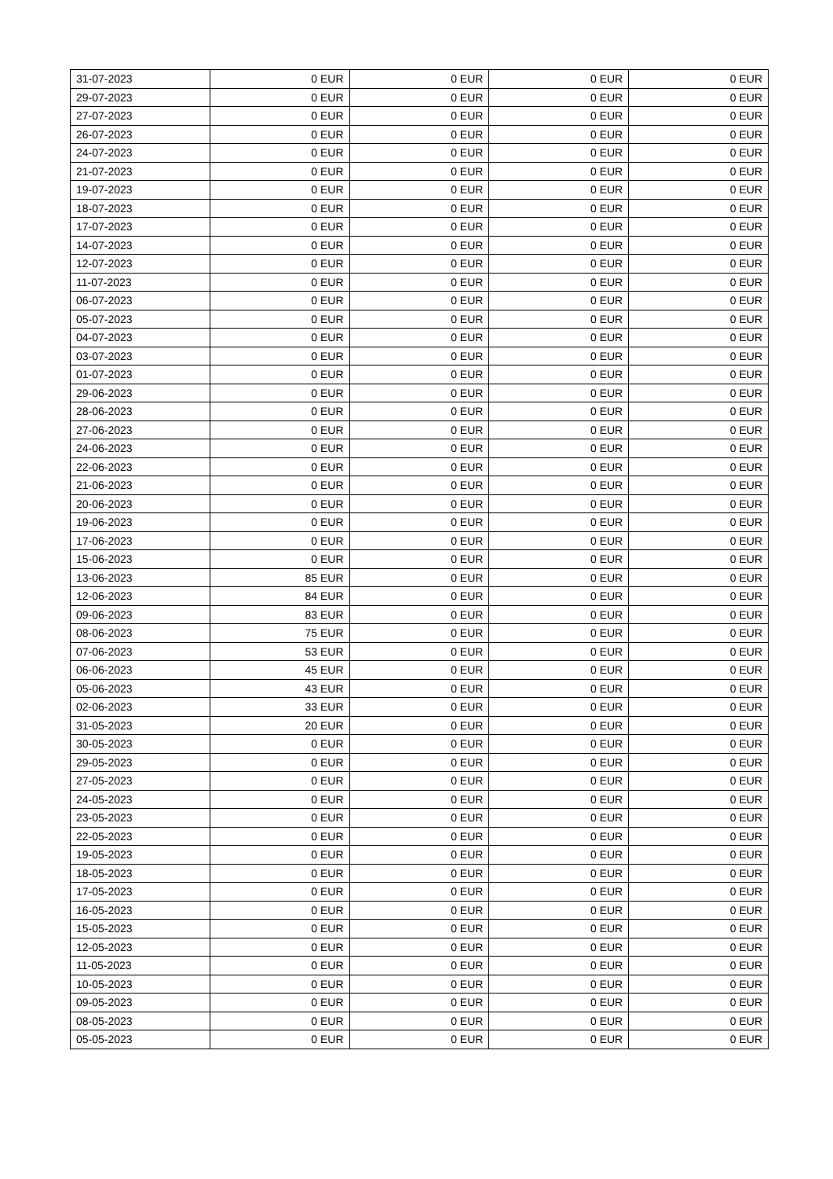| 31-07-2023 | 0 EUR | 0 EUR | 0 EUR | 0 EUR |
| 29-07-2023 | 0 EUR | 0 EUR | 0 EUR | 0 EUR |
| 27-07-2023 | 0 EUR | 0 EUR | 0 EUR | 0 EUR |
| 26-07-2023 | 0 EUR | 0 EUR | 0 EUR | 0 EUR |
| 24-07-2023 | 0 EUR | 0 EUR | 0 EUR | 0 EUR |
| 21-07-2023 | 0 EUR | 0 EUR | 0 EUR | 0 EUR |
| 19-07-2023 | 0 EUR | 0 EUR | 0 EUR | 0 EUR |
| 18-07-2023 | 0 EUR | 0 EUR | 0 EUR | 0 EUR |
| 17-07-2023 | 0 EUR | 0 EUR | 0 EUR | 0 EUR |
| 14-07-2023 | 0 EUR | 0 EUR | 0 EUR | 0 EUR |
| 12-07-2023 | 0 EUR | 0 EUR | 0 EUR | 0 EUR |
| 11-07-2023 | 0 EUR | 0 EUR | 0 EUR | 0 EUR |
| 06-07-2023 | 0 EUR | 0 EUR | 0 EUR | 0 EUR |
| 05-07-2023 | 0 EUR | 0 EUR | 0 EUR | 0 EUR |
| 04-07-2023 | 0 EUR | 0 EUR | 0 EUR | 0 EUR |
| 03-07-2023 | 0 EUR | 0 EUR | 0 EUR | 0 EUR |
| 01-07-2023 | 0 EUR | 0 EUR | 0 EUR | 0 EUR |
| 29-06-2023 | 0 EUR | 0 EUR | 0 EUR | 0 EUR |
| 28-06-2023 | 0 EUR | 0 EUR | 0 EUR | 0 EUR |
| 27-06-2023 | 0 EUR | 0 EUR | 0 EUR | 0 EUR |
| 24-06-2023 | 0 EUR | 0 EUR | 0 EUR | 0 EUR |
| 22-06-2023 | 0 EUR | 0 EUR | 0 EUR | 0 EUR |
| 21-06-2023 | 0 EUR | 0 EUR | 0 EUR | 0 EUR |
| 20-06-2023 | 0 EUR | 0 EUR | 0 EUR | 0 EUR |
| 19-06-2023 | 0 EUR | 0 EUR | 0 EUR | 0 EUR |
| 17-06-2023 | 0 EUR | 0 EUR | 0 EUR | 0 EUR |
| 15-06-2023 | 0 EUR | 0 EUR | 0 EUR | 0 EUR |
| 13-06-2023 | 85 EUR | 0 EUR | 0 EUR | 0 EUR |
| 12-06-2023 | 84 EUR | 0 EUR | 0 EUR | 0 EUR |
| 09-06-2023 | 83 EUR | 0 EUR | 0 EUR | 0 EUR |
| 08-06-2023 | 75 EUR | 0 EUR | 0 EUR | 0 EUR |
| 07-06-2023 | 53 EUR | 0 EUR | 0 EUR | 0 EUR |
| 06-06-2023 | 45 EUR | 0 EUR | 0 EUR | 0 EUR |
| 05-06-2023 | 43 EUR | 0 EUR | 0 EUR | 0 EUR |
| 02-06-2023 | 33 EUR | 0 EUR | 0 EUR | 0 EUR |
| 31-05-2023 | 20 EUR | 0 EUR | 0 EUR | 0 EUR |
| 30-05-2023 | 0 EUR | 0 EUR | 0 EUR | 0 EUR |
| 29-05-2023 | 0 EUR | 0 EUR | 0 EUR | 0 EUR |
| 27-05-2023 | 0 EUR | 0 EUR | 0 EUR | 0 EUR |
| 24-05-2023 | 0 EUR | 0 EUR | 0 EUR | 0 EUR |
| 23-05-2023 | 0 EUR | 0 EUR | 0 EUR | 0 EUR |
| 22-05-2023 | 0 EUR | 0 EUR | 0 EUR | 0 EUR |
| 19-05-2023 | 0 EUR | 0 EUR | 0 EUR | 0 EUR |
| 18-05-2023 | 0 EUR | 0 EUR | 0 EUR | 0 EUR |
| 17-05-2023 | 0 EUR | 0 EUR | 0 EUR | 0 EUR |
| 16-05-2023 | 0 EUR | 0 EUR | 0 EUR | 0 EUR |
| 15-05-2023 | 0 EUR | 0 EUR | 0 EUR | 0 EUR |
| 12-05-2023 | 0 EUR | 0 EUR | 0 EUR | 0 EUR |
| 11-05-2023 | 0 EUR | 0 EUR | 0 EUR | 0 EUR |
| 10-05-2023 | 0 EUR | 0 EUR | 0 EUR | 0 EUR |
| 09-05-2023 | 0 EUR | 0 EUR | 0 EUR | 0 EUR |
| 08-05-2023 | 0 EUR | 0 EUR | 0 EUR | 0 EUR |
| 05-05-2023 | 0 EUR | 0 EUR | 0 EUR | 0 EUR |